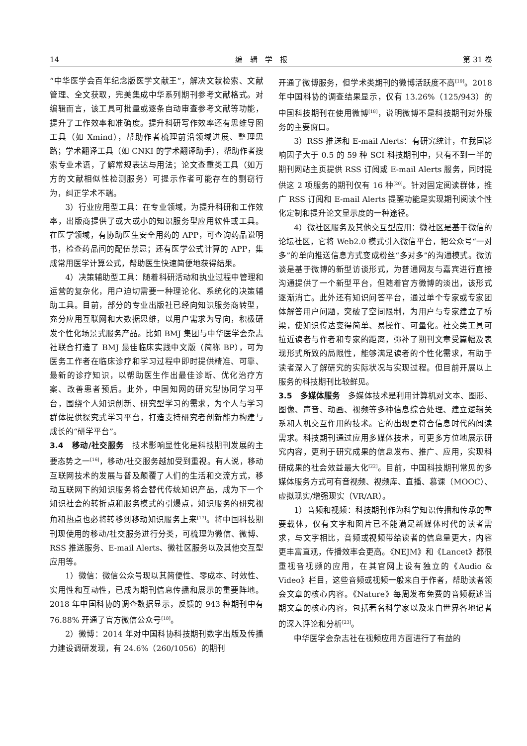14 编　辑　学　报 第 31 卷
“中华医学会百年纪念版医学文献王”，解决文献检索、文献管理、全文获取，完美集成中华系列期刊参考文献格式。对编辑而言，该工具可批量或逐条自动审查参考文献等功能，提升了工作效率和准确度。提升科研写作效率还有思维导图工具（如 Xmind），帮助作者梳理前沿领域进展、整理思路；学术翻译工具（如 CNKI 的学术翻译助手），帮助作者搜索专业术语，了解常规表达与用法；论文查重类工具（如万方的文献相似性检测服务）可提示作者可能存在的剽窃行为，纠正学术不端。
3）行业应用型工具：在专业领域，为提升科研和工作效率，出版商提供了或大或小的知识服务型应用软件或工具。在医学领域，有协助医生安全用药的 APP，可查询药品说明书，检查药品间的配伍禁忌；还有医学公式计算的 APP，集成常用医学计算公式，帮助医生快速简便地获得结果。
4）决策辅助型工具：随着科研活动和执业过程中管理和运营的复杂化，用户迫切需要一种理论化、系统化的决策辅助工具。目前，部分的专业出版社已经向知识服务商转型，充分应用互联网和大数据思维，以用户需求为导向，积极研发个性化场景式服务产品。比如 BMJ 集团与中华医学会杂志社联合打造了 BMJ 最佳临床实践中文版（简称 BP），可为医务工作者在临床诊疗和学习过程中即时提供精准、可靠、最新的诊疗知识，以帮助医生作出最佳诊断、优化治疗方案、改善患者预后。此外，中国知网的研究型协同学习平台，围绕个人知识创新、研究型学习的需求，为个人与学习群体提供探究式学习平台，打造支持研究者创新能力构建与成长的“研学平台”。
3.4　移动/社交服务　技术影响显性化是科技期刊发展的主要态势之一<sup>[16]</sup>，移动/社交服务越加受到重视。有人说，移动互联网技术的发展与普及颠覆了人们的生活和交流方式，移动互联网下的知识服务将会替代传统知识产品，成为下一个知识社会的转折点和服务模式的引爆点，知识服务的研究视角和热点也必将转移到移动知识服务上来<sup>[17]</sup>。将中国科技期刊现使用的移动/社交服务进行分类，可梳理为微信、微博、RSS 推送服务、E-mail Alerts、微社区服务以及其他交互型应用等。
1）微信：微信公众号现以其简便性、零成本、时效性、实用性和互动性，已成为期刊信息传播和展示的重要阵地。2018 年中国科协的调查数据显示，反馈的 943 种期刊中有 76.88% 开通了官方微信公众号<sup>[18]</sup>。
2）微博：2014 年对中国科协科技期刊数字出版及传播力建设调研发现，有 24.6%（260/1056）的期刊
开通了微博服务，但学术类期刊的微博活跃度不高<sup>[19]</sup>。2018 年中国科协的调查结果显示，仅有 13.26%（125/943）的中国科技期刊在使用微博<sup>[18]</sup>，说明微博不是科技期刊对外服务的主要窗口。
3）RSS 推送和 E-mail Alerts：有研究统计，在我国影响因子大于 0.5 的 59 种 SCI 科技期刊中，只有不到一半的期刊网站主页提供 RSS 订阅或 E-mail Alerts 服务，同时提供这 2 项服务的期刊仅有 16 种<sup>[20]</sup>。针对固定阅读群体，推广 RSS 订阅和 E-mail Alerts 提醒功能是实现期刊阅读个性化定制和提升论文显示度的一种途径。
4）微社区服务及其他交互型应用：微社区是基于微信的论坛社区，它将 Web2.0 模式引入微信平台，把公众号“一对多”的单向推送信息方式变成粉丝“多对多”的沟通模式。微访谈是基于微博的新型访谈形式，为普通网友与嘉宾进行直接沟通提供了一个新型平台，但随着官方微博的淡出，该形式逐渐消亡。此外还有知识问答平台，通过单个专家或专家团体解答用户问题，突破了空间限制，为用户与专家建立了桥梁，使知识传达变得简单、易操作、可量化。社交类工具可拉近读者与作者和专家的距离，弥补了期刊文章受篇幅及表现形式所致的局限性，能够满足读者的个性化需求，有助于读者深入了解研究的实际状况与实现过程。但目前开展以上服务的科技期刊比较鲜见。
3.5　多媒体服务　多媒体技术是利用计算机对文本、图形、图像、声音、动画、视频等多种信息综合处理、建立逻辑关系和人机交互作用的技术。它的出现更符合信息时代的阅读需求。科技期刊通过应用多媒体技术，可更多方位地展示研究内容，更利于研究成果的信息发布、推广、应用，实现科研成果的社会效益最大化<sup>[22]</sup>。目前，中国科技期刊常见的多媒体服务方式可有音视频、视频库、直播、慕课（MOOC）、虚拟现实/增强现实（VR/AR）。
1）音频和视频：科技期刊作为科学知识传播和传承的重要载体，仅有文字和图片已不能满足新媒体时代的读者需求，与文字相比，音频或视频带给读者的信息量更大，内容更丰富直观，传播效率会更高。《NEJM》和《Lancet》都很重视音视频的应用，在其官网上设有独立的《Audio & Video》栏目，这些音频或视频一般来自于作者，帮助读者领会文章的核心内容。《Nature》每周发布免费的音频概述当期文章的核心内容，包括著名科学家以及来自世界各地记者的深入评论和分析<sup>[23]</sup>。
中华医学会杂志社在视频应用方面进行了有益的